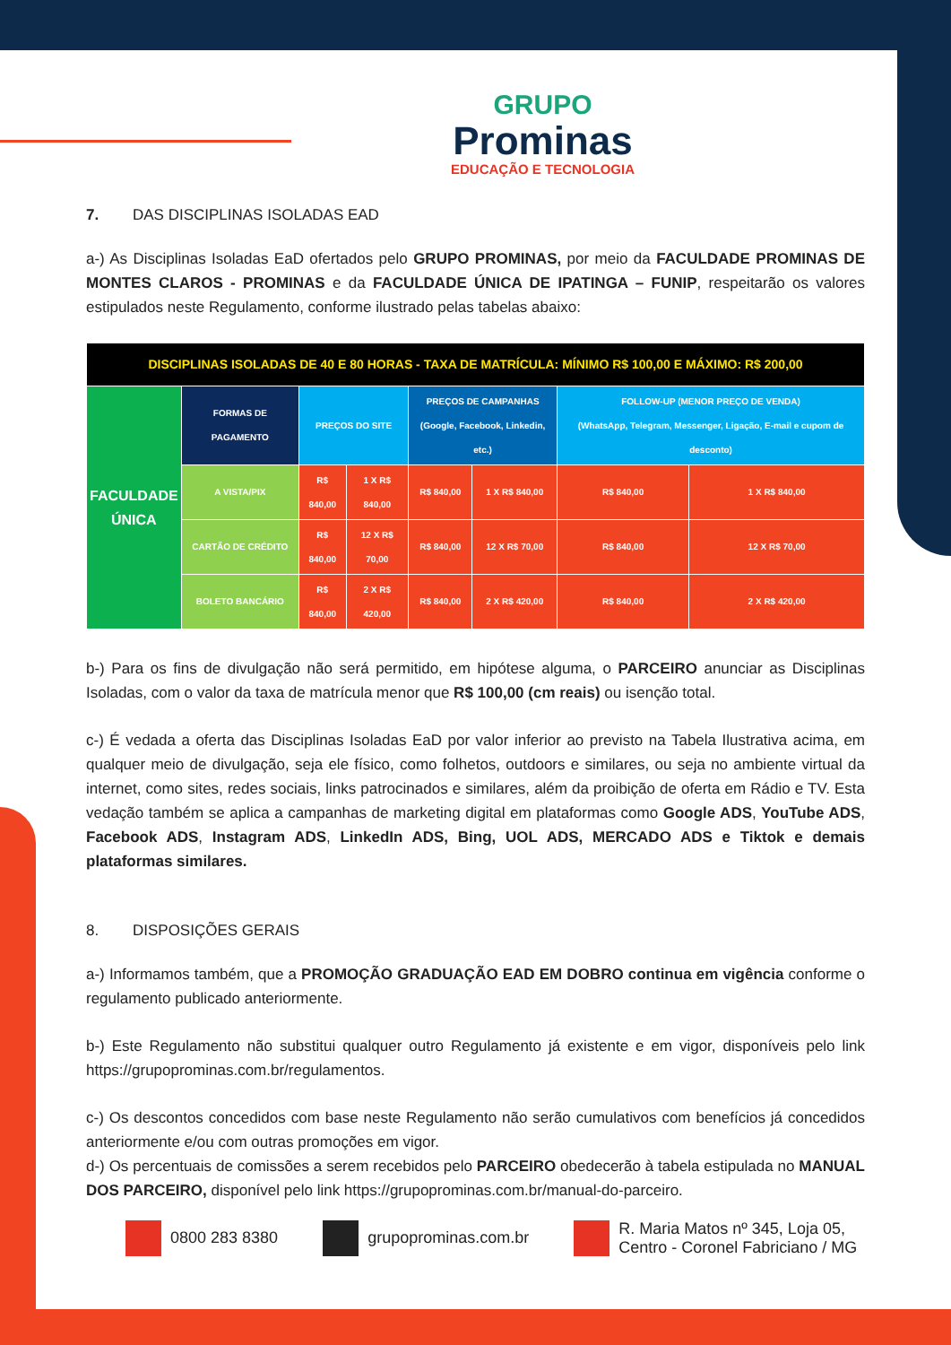GRUPO
Prominas
EDUCAÇÃO E TECNOLOGIA
7. DAS DISCIPLINAS ISOLADAS EAD
a-) As Disciplinas Isoladas EaD ofertados pelo GRUPO PROMINAS, por meio da FACULDADE PROMINAS DE MONTES CLAROS - PROMINAS e da FACULDADE ÚNICA DE IPATINGA – FUNIP, respeitarão os valores estipulados neste Regulamento, conforme ilustrado pelas tabelas abaixo:
| DISCIPLINAS ISOLADAS DE 40 E 80 HORAS - TAXA DE MATRÍCULA: MÍNIMO R$ 100,00 E MÁXIMO: R$ 200,00 | | | | | | | |
| --- | --- | --- | --- | --- | --- | --- | --- |
| FACULDADE ÚNICA | FORMAS DE PAGAMENTO | PREÇOS DO SITE | | PREÇOS DE CAMPANHAS (Google, Facebook, Linkedin, etc.) | | FOLLOW-UP (MENOR PREÇO DE VENDA) (WhatsApp, Telegram, Messenger, Ligação, E-mail e cupom de desconto) | |
| | A VISTA/PIX | R$ 840,00 | 1 X R$ 840,00 | R$ 840,00 | 1 X R$ 840,00 | R$ 840,00 | 1 X R$ 840,00 |
| | CARTÃO DE CRÉDITO | R$ 840,00 | 12 X R$ 70,00 | R$ 840,00 | 12 X R$ 70,00 | R$ 840,00 | 12 X R$ 70,00 |
| | BOLETO BANCÁRIO | R$ 840,00 | 2 X R$ 420,00 | R$ 840,00 | 2 X R$ 420,00 | R$ 840,00 | 2 X R$ 420,00 |
b-) Para os fins de divulgação não será permitido, em hipótese alguma, o PARCEIRO anunciar as Disciplinas Isoladas, com o valor da taxa de matrícula menor que R$ 100,00 (cm reais) ou isenção total.
c-) É vedada a oferta das Disciplinas Isoladas EaD por valor inferior ao previsto na Tabela Ilustrativa acima, em qualquer meio de divulgação, seja ele físico, como folhetos, outdoors e similares, ou seja no ambiente virtual da internet, como sites, redes sociais, links patrocinados e similares, além da proibição de oferta em Rádio e TV. Esta vedação também se aplica a campanhas de marketing digital em plataformas como Google ADS, YouTube ADS, Facebook ADS, Instagram ADS, LinkedIn ADS, Bing, UOL ADS, MERCADO ADS e Tiktok e demais plataformas similares.
8. DISPOSIÇÕES GERAIS
a-) Informamos também, que a PROMOÇÃO GRADUAÇÃO EAD EM DOBRO continua em vigência conforme o regulamento publicado anteriormente.
b-) Este Regulamento não substitui qualquer outro Regulamento já existente e em vigor, disponíveis pelo link https://grupoprominas.com.br/regulamentos.
c-) Os descontos concedidos com base neste Regulamento não serão cumulativos com benefícios já concedidos anteriormente e/ou com outras promoções em vigor.
d-) Os percentuais de comissões a serem recebidos pelo PARCEIRO obedecerão à tabela estipulada no MANUAL DOS PARCEIRO, disponível pelo link https://grupoprominas.com.br/manual-do-parceiro.
0800 283 8380 grupoprominas.com.br
R. Maria Matos nº 345, Loja 05,
Centro - Coronel Fabriciano / MG